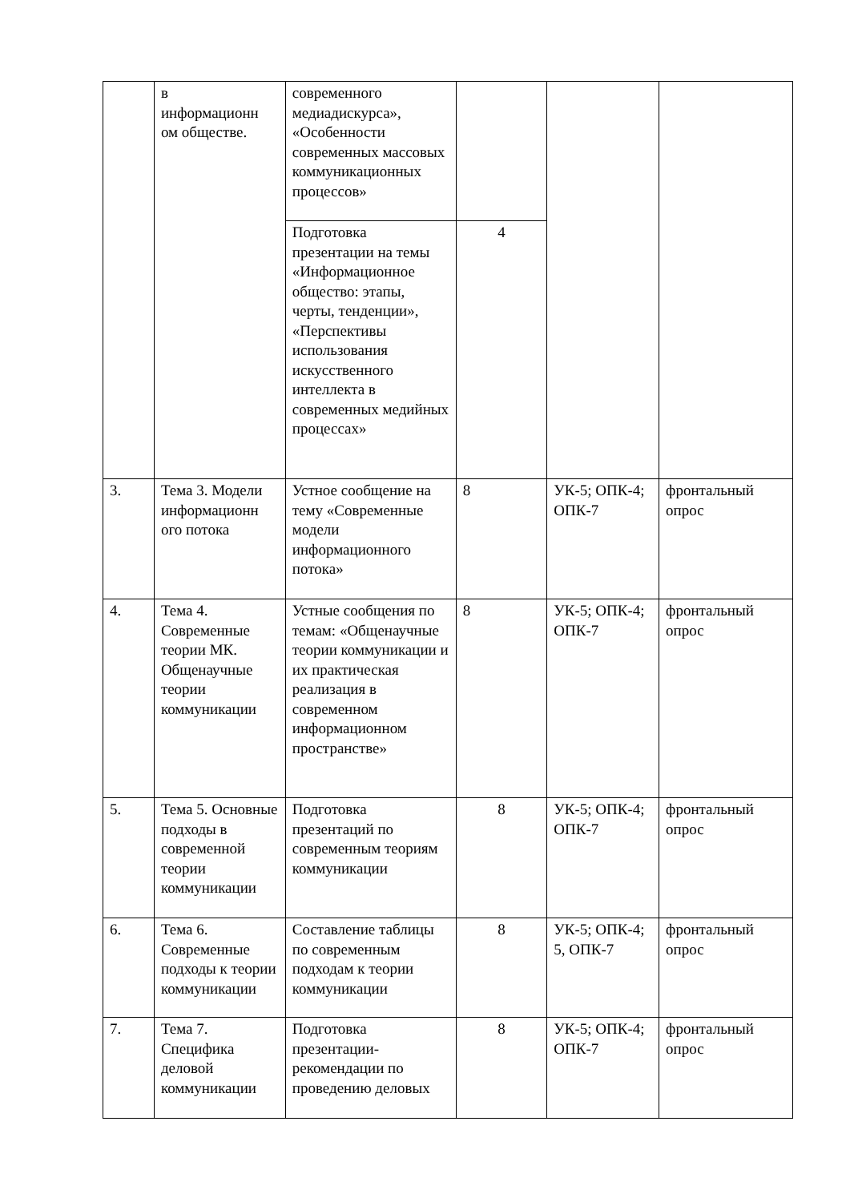| | в информационн ом обществе. | современного медиадискурса», «Особенности современных массовых коммуникационных процессов» | | | |
| | | Подготовка презентации на темы «Информационное общество: этапы, черты, тенденции», «Перспективы использования искусственного интеллекта в современных медийных процессах» | 4 | | |
| 3. | Тема 3. Модели информационн ого потока | Устное сообщение на тему «Современные модели информационного потока» | 8 | УК-5; ОПК-4; ОПК-7 | фронтальный опрос |
| 4. | Тема 4. Современные теории МК. Общенаучные теории коммуникации | Устные сообщения по темам: «Общенаучные теории коммуникации и их практическая реализация в современном информационном пространстве» | 8 | УК-5; ОПК-4; ОПК-7 | фронтальный опрос |
| 5. | Тема 5. Основные подходы в современной теории коммуникации | Подготовка презентаций по современным теориям коммуникации | 8 | УК-5; ОПК-4; ОПК-7 | фронтальный опрос |
| 6. | Тема 6. Современные подходы к теории коммуникации | Составление таблицы по современным подходам к теории коммуникации | 8 | УК-5; ОПК-4; 5, ОПК-7 | фронтальный опрос |
| 7. | Тема 7. Специфика деловой коммуникации | Подготовка презентации-рекомендации по проведению деловых | 8 | УК-5; ОПК-4; ОПК-7 | фронтальный опрос |